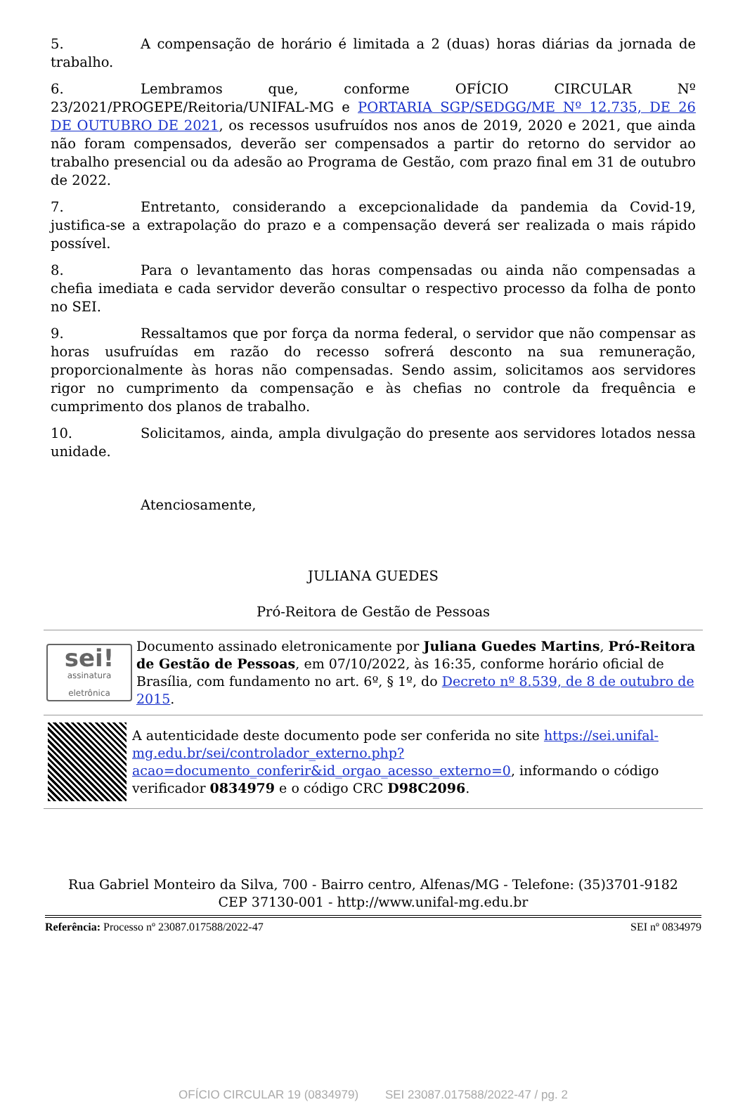5. A compensação de horário é limitada a 2 (duas) horas diárias da jornada de trabalho.
6. Lembramos que, conforme OFÍCIO CIRCULAR Nº 23/2021/PROGEPE/Reitoria/UNIFAL-MG e PORTARIA SGP/SEDGG/ME Nº 12.735, DE 26 DE OUTUBRO DE 2021, os recessos usufruídos nos anos de 2019, 2020 e 2021, que ainda não foram compensados, deverão ser compensados a partir do retorno do servidor ao trabalho presencial ou da adesão ao Programa de Gestão, com prazo final em 31 de outubro de 2022.
7. Entretanto, considerando a excepcionalidade da pandemia da Covid-19, justifica-se a extrapolação do prazo e a compensação deverá ser realizada o mais rápido possível.
8. Para o levantamento das horas compensadas ou ainda não compensadas a chefia imediata e cada servidor deverão consultar o respectivo processo da folha de ponto no SEI.
9. Ressaltamos que por força da norma federal, o servidor que não compensar as horas usufruídas em razão do recesso sofrerá desconto na sua remuneração, proporcionalmente às horas não compensadas. Sendo assim, solicitamos aos servidores rigor no cumprimento da compensação e às chefias no controle da frequência e cumprimento dos planos de trabalho.
10. Solicitamos, ainda, ampla divulgação do presente aos servidores lotados nessa unidade.
Atenciosamente,
JULIANA GUEDES
Pró-Reitora de Gestão de Pessoas
sei!
assinatura eletrônica
Documento assinado eletronicamente por Juliana Guedes Martins, Pró-Reitora de Gestão de Pessoas, em 07/10/2022, às 16:35, conforme horário oficial de Brasília, com fundamento no art. 6º, § 1º, do Decreto nº 8.539, de 8 de outubro de 2015.
A autenticidade deste documento pode ser conferida no site https://sei.unifal-mg.edu.br/sei/controlador_externo.php?acao=documento_conferir&id_orgao_acesso_externo=0, informando o código verificador 0834979 e o código CRC D98C2096.
Rua Gabriel Monteiro da Silva, 700 - Bairro centro, Alfenas/MG - Telefone: (35)3701-9182
CEP 37130-001 - http://www.unifal-mg.edu.br
Referência: Processo nº 23087.017588/2022-47 SEI nº 0834979
OFÍCIO CIRCULAR 19 (0834979) SEI 23087.017588/2022-47 / pg. 2